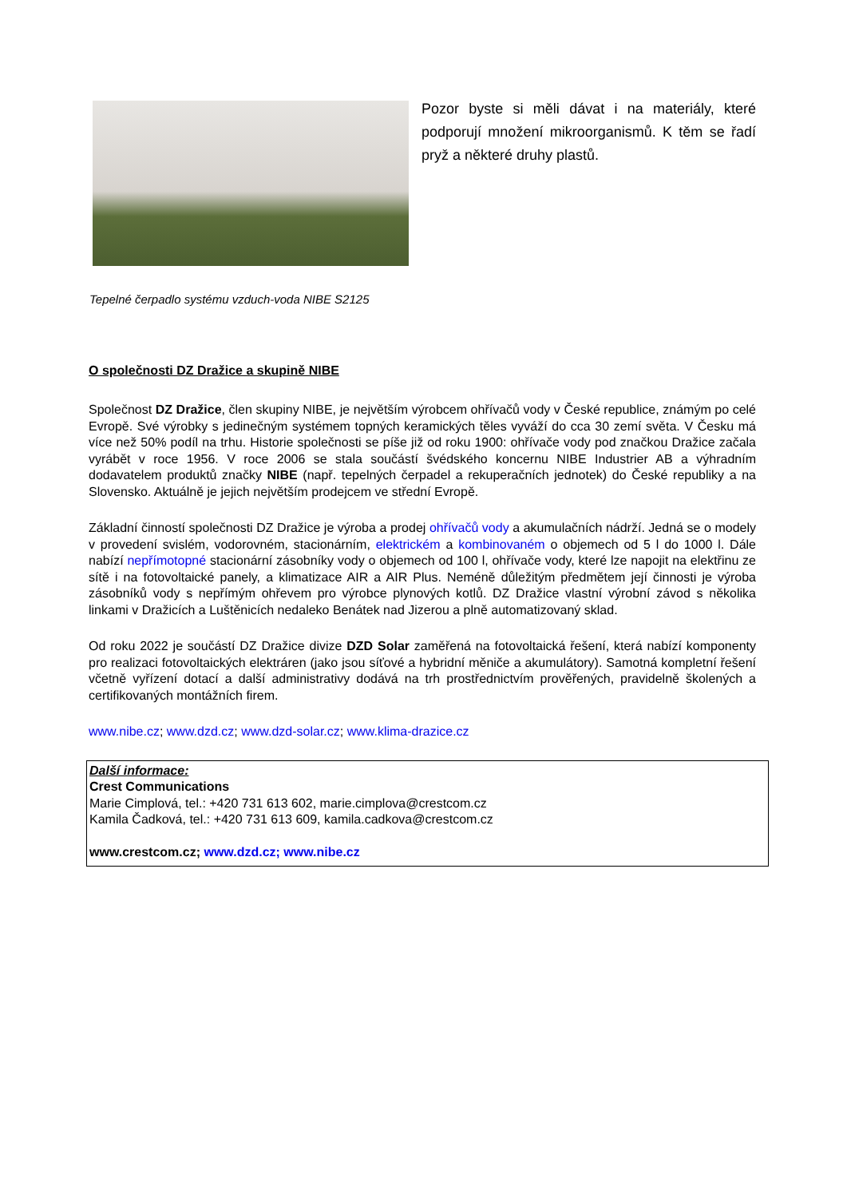Pozor byste si měli dávat i na materiály, které podporují množení mikroorganismů. K těm se řadí pryž a některé druhy plastů.
Tepelné čerpadlo systému vzduch-voda NIBE S2125
O společnosti DZ Dražice a skupině NIBE
Společnost DZ Dražice, člen skupiny NIBE, je největším výrobcem ohřívačů vody v České republice, známým po celé Evropě. Své výrobky s jedinečným systémem topných keramických těles vyváží do cca 30 zemí světa. V Česku má více než 50% podíl na trhu. Historie společnosti se píše již od roku 1900: ohřívače vody pod značkou Dražice začala vyrábět v roce 1956. V roce 2006 se stala součástí švédského koncernu NIBE Industrier AB a výhradním dodavatelem produktů značky NIBE (např. tepelných čerpadel a rekuperačních jednotek) do České republiky a na Slovensko. Aktuálně je jejich největším prodejcem ve střední Evropě.
Základní činností společnosti DZ Dražice je výroba a prodej ohřívačů vody a akumulačních nádrží. Jedná se o modely v provedení svislém, vodorovném, stacionárním, elektrickém a kombinovaném o objemech od 5 l do 1000 l. Dále nabízí nepřímotopné stacionární zásobníky vody o objemech od 100 l, ohřívače vody, které lze napojit na elektřinu ze sítě i na fotovoltaické panely, a klimatizace AIR a AIR Plus. Neméně důležitým předmětem její činnosti je výroba zásobníků vody s nepřímým ohřevem pro výrobce plynových kotlů. DZ Dražice vlastní výrobní závod s několika linkami v Dražicích a Luštěnicích nedaleko Benátek nad Jizerou a plně automatizovaný sklad.
Od roku 2022 je součástí DZ Dražice divize DZD Solar zaměřená na fotovoltaická řešení, která nabízí komponenty pro realizaci fotovoltaických elektráren (jako jsou síťové a hybridní měniče a akumulátory). Samotná kompletní řešení včetně vyřízení dotací a další administrativy dodává na trh prostřednictvím prověřených, pravidelně školených a certifikovaných montážních firem.
www.nibe.cz; www.dzd.cz; www.dzd-solar.cz; www.klima-drazice.cz
Další informace:
Crest Communications
Marie Cimplová, tel.: +420 731 613 602, marie.cimplova@crestcom.cz
Kamila Čadková, tel.: +420 731 613 609, kamila.cadkova@crestcom.cz
www.crestcom.cz; www.dzd.cz; www.nibe.cz